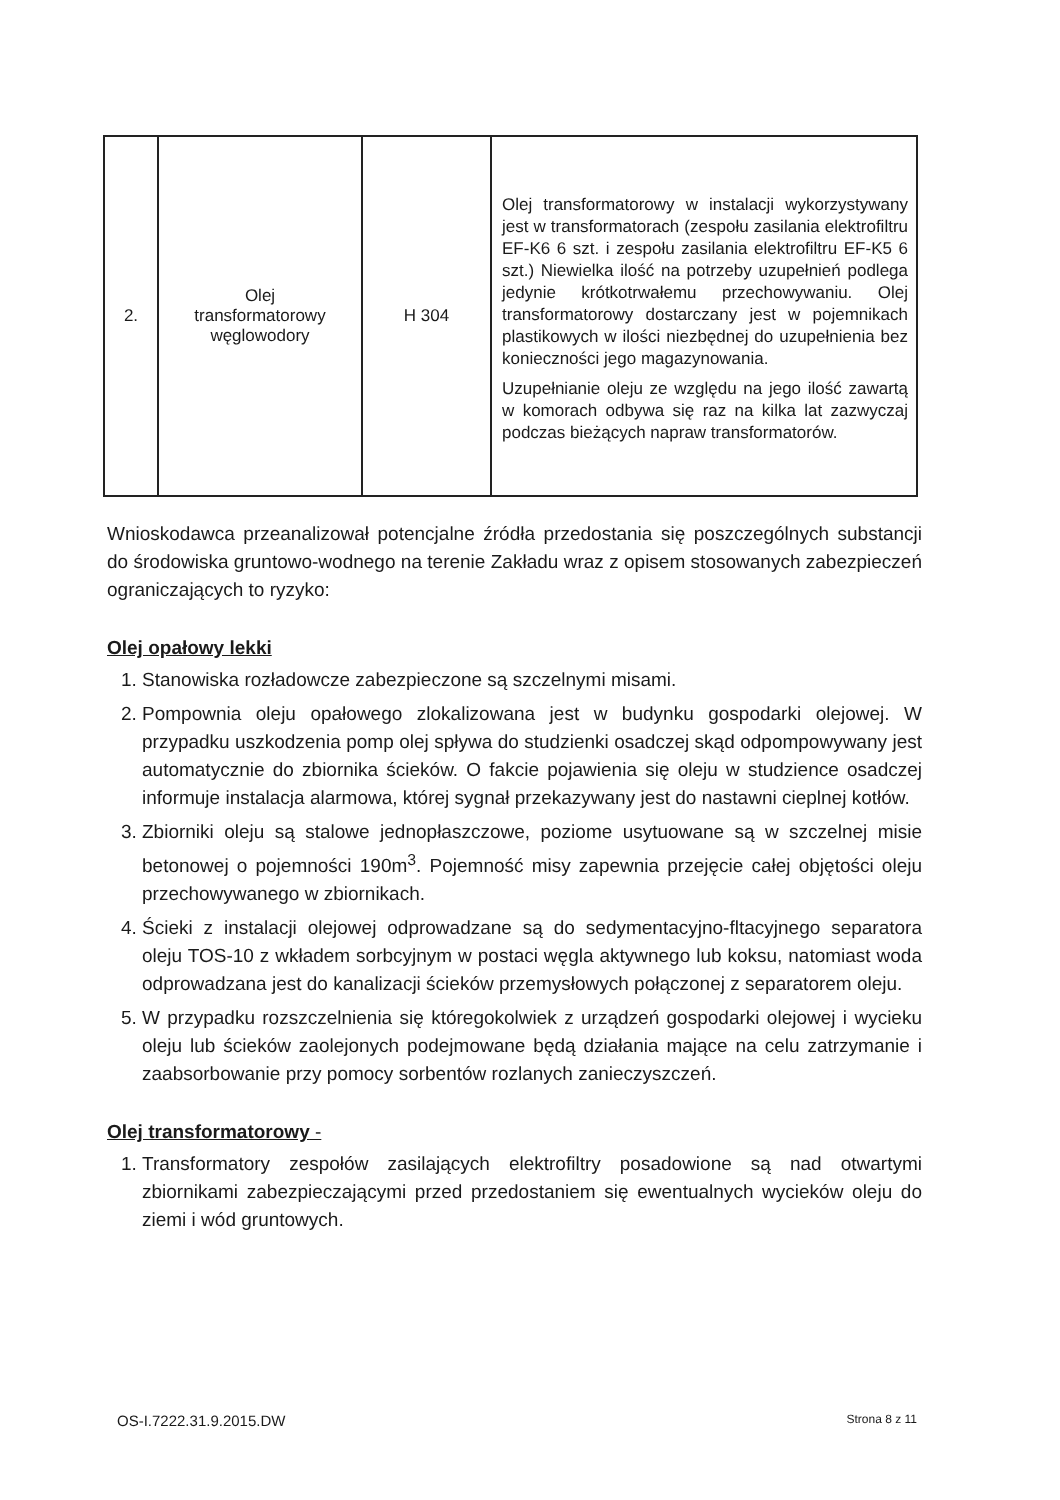| 2. | Olej transformatorowy węglowodory | H 304 | Olej transformatorowy w instalacji wykorzystywany jest w transformatorach (zespołu zasilania elektrofiltru EF-K6 6 szt. i zespołu zasilania elektrofiltru EF-K5 6 szt.) Niewielka ilość na potrzeby uzupełnień podlega jedynie krótkotrwałemu przechowywaniu. Olej transformatorowy dostarczany jest w pojemnikach plastikowych w ilości niezbędnej do uzupełnienia bez konieczności jego magazynowania. Uzupełnianie oleju ze względu na jego ilość zawartą w komorach odbywa się raz na kilka lat zazwyczaj podczas bieżących napraw transformatorów. |
Wnioskodawca przeanalizował potencjalne źródła przedostania się poszczególnych substancji do środowiska gruntowo-wodnego na terenie Zakładu wraz z opisem stosowanych zabezpieczeń ograniczających to ryzyko:
Olej opałowy lekki
1. Stanowiska rozładowcze zabezpieczone są szczelnymi misami.
2. Pompownia oleju opałowego zlokalizowana jest w budynku gospodarki olejowej. W przypadku uszkodzenia pomp olej spływa do studzienki osadczej skąd odpompowywany jest automatycznie do zbiornika ścieków. O fakcie pojawienia się oleju w studzience osadczej informuje instalacja alarmowa, której sygnał przekazywany jest do nastawni cieplnej kotłów.
3. Zbiorniki oleju są stalowe jednopłaszczowe, poziome usytuowane są w szczelnej misie betonowej o pojemności 190m<sup>3</sup>. Pojemność misy zapewnia przejęcie całej objętości oleju przechowywanego w zbiornikach.
4. Ścieki z instalacji olejowej odprowadzane są do sedymentacyjno-fltacyjnego separatora oleju TOS-10 z wkładem sorbcyjnym w postaci węgla aktywnego lub koksu, natomiast woda odprowadzana jest do kanalizacji ścieków przemysłowych połączonej z separatorem oleju.
5. W przypadku rozszczelnienia się któregokolwiek z urządzeń gospodarki olejowej i wycieku oleju lub ścieków zaolejonych podejmowane będą działania mające na celu zatrzymanie i zaabsorbowanie przy pomocy sorbentów rozlanych zanieczyszczeń.
Olej transformatorowy -
1. Transformatory zespołów zasilających elektrofiltry posadowione są nad otwartymi zbiornikami zabezpieczającymi przed przedostaniem się ewentualnych wycieków oleju do ziemi i wód gruntowych.
OS-I.7222.31.9.2015.DW Strona 8 z 11